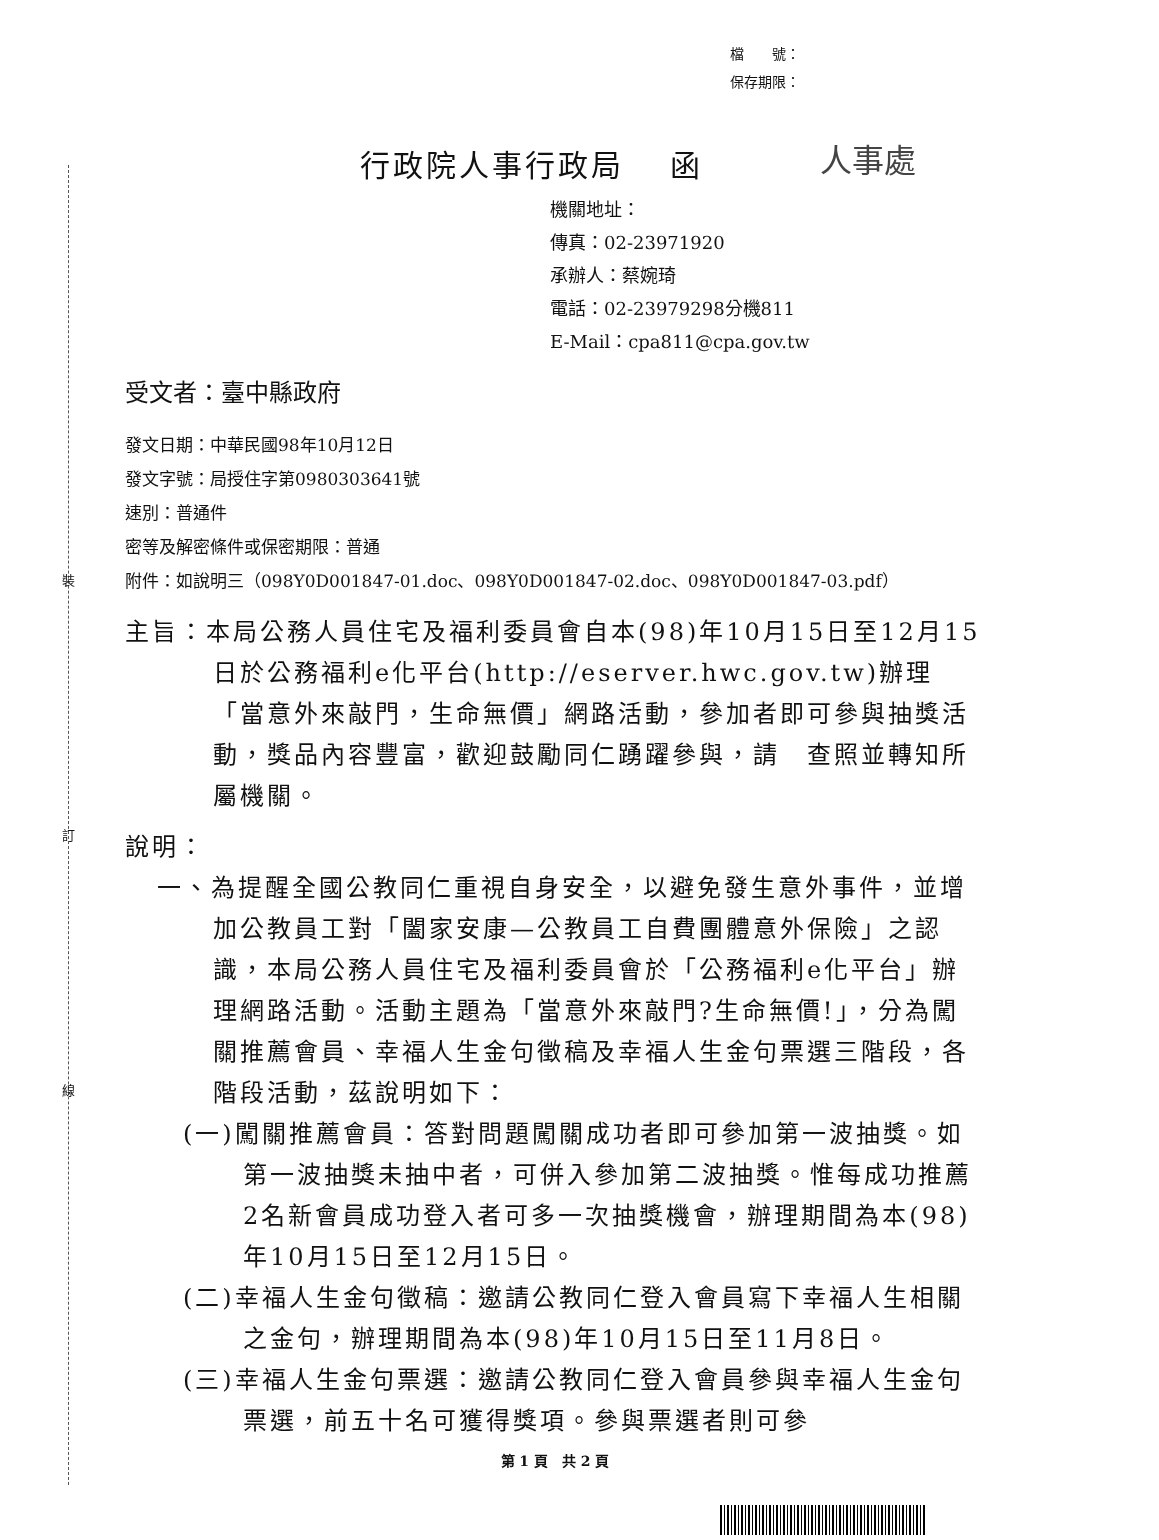裝
訂
線
檔　　號：
保存期限：
人事處
行政院人事行政局　 函
機關地址：
傳真：02-23971920
承辦人：蔡婉琦
電話：02-23979298分機811
E-Mail：cpa811@cpa.gov.tw
受文者：臺中縣政府
發文日期：中華民國98年10月12日
發文字號：局授住字第0980303641號
速別：普通件
密等及解密條件或保密期限：普通
附件：如說明三（098Y0D001847-01.doc、098Y0D001847-02.doc、098Y0D001847-03.pdf）
主旨：本局公務人員住宅及福利委員會自本(98)年10月15日至12月15日於公務福利e化平台(http://eserver.hwc.gov.tw)辦理「當意外來敲門，生命無價」網路活動，參加者即可參與抽獎活動，獎品內容豐富，歡迎鼓勵同仁踴躍參與，請　查照並轉知所屬機關。
說明：
一、為提醒全國公教同仁重視自身安全，以避免發生意外事件，並增加公教員工對「闔家安康—公教員工自費團體意外保險」之認識，本局公務人員住宅及福利委員會於「公務福利e化平台」辦理網路活動。活動主題為「當意外來敲門?生命無價!」，分為闖關推薦會員、幸福人生金句徵稿及幸福人生金句票選三階段，各階段活動，茲說明如下：
(一)闖關推薦會員：答對問題闖關成功者即可參加第一波抽獎。如第一波抽獎未抽中者，可併入參加第二波抽獎。惟每成功推薦2名新會員成功登入者可多一次抽獎機會，辦理期間為本(98)年10月15日至12月15日。
(二)幸福人生金句徵稿：邀請公教同仁登入會員寫下幸福人生相關之金句，辦理期間為本(98)年10月15日至11月8日。
(三)幸福人生金句票選：邀請公教同仁登入會員參與幸福人生金句票選，前五十名可獲得獎項。參與票選者則可參
第 1 頁　共 2 頁